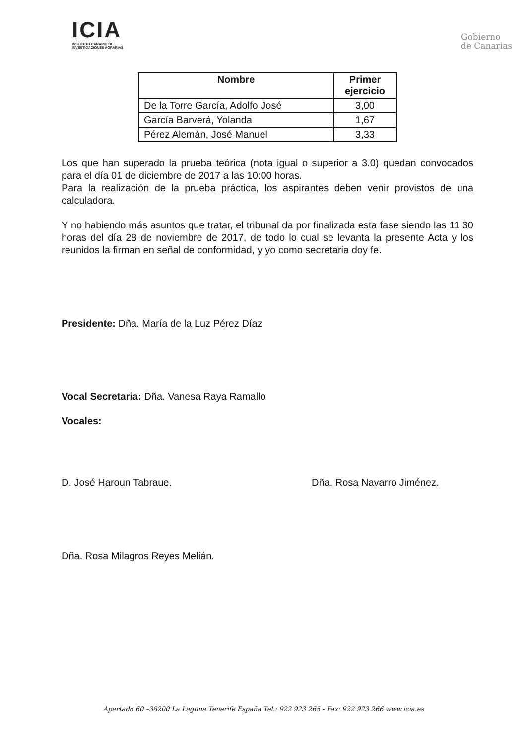ICIA
INSTITUTO CANARIO DE
INVESTIGACIONES AGRARIAS
Gobierno
de Canarias
| Nombre | Primer ejercicio |
| --- | --- |
| De la Torre García, Adolfo José | 3,00 |
| García Barverá, Yolanda | 1,67 |
| Pérez Alemán, José Manuel | 3,33 |
Los que han superado la prueba teórica (nota igual o superior a 3.0) quedan convocados para el día 01 de diciembre de 2017 a las 10:00 horas.
Para la realización de la prueba práctica, los aspirantes deben venir provistos de una calculadora.
Y no habiendo más asuntos que tratar, el tribunal da por finalizada esta fase siendo las 11:30 horas del día 28 de noviembre de 2017, de todo lo cual se levanta la presente Acta y los reunidos la firman en señal de conformidad, y yo como secretaria doy fe.
Presidente: Dña. María de la Luz Pérez Díaz
Vocal Secretaria: Dña. Vanesa Raya Ramallo
Vocales:
D. José Haroun Tabraue. Dña. Rosa Navarro Jiménez.
Dña. Rosa Milagros Reyes Melián.
Apartado 60 –38200 La Laguna Tenerife España Tel.: 922 923 265 - Fax: 922 923 266 www.icia.es